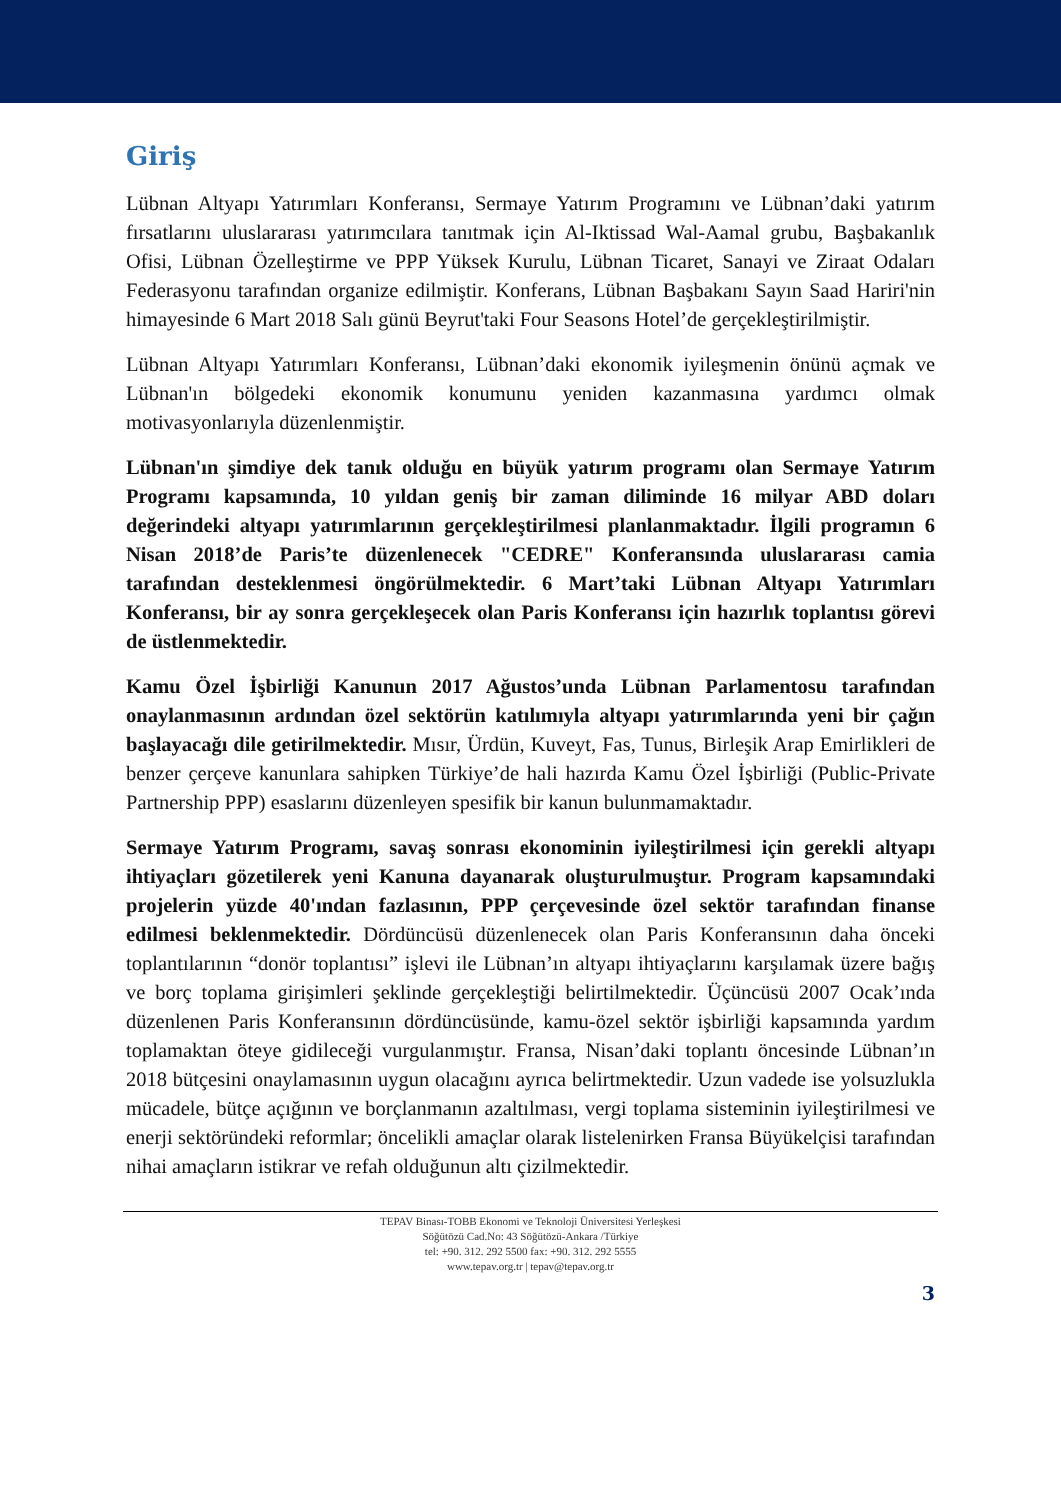Giriş
Lübnan Altyapı Yatırımları Konferansı, Sermaye Yatırım Programını ve Lübnan’daki yatırım fırsatlarını uluslararası yatırımcılara tanıtmak için Al-Iktissad Wal-Aamal grubu, Başbakanlık Ofisi, Lübnan Özelleştirme ve PPP Yüksek Kurulu, Lübnan Ticaret, Sanayi ve Ziraat Odaları Federasyonu tarafından organize edilmiştir. Konferans, Lübnan Başbakanı Sayın Saad Hariri'nin himayesinde 6 Mart 2018 Salı günü Beyrut'taki Four Seasons Hotel’de gerçekleştirilmiştir.
Lübnan Altyapı Yatırımları Konferansı, Lübnan’daki ekonomik iyileşmenin önünü açmak ve Lübnan'ın bölgedeki ekonomik konumunu yeniden kazanmasına yardımcı olmak motivasyonlarıyla düzenlenmiştir.
Lübnan'ın şimdiye dek tanık olduğu en büyük yatırım programı olan Sermaye Yatırım Programı kapsamında, 10 yıldan geniş bir zaman diliminde 16 milyar ABD doları değerindeki altyapı yatırımlarının gerçekleştirilmesi planlanmaktadır. İlgili programın 6 Nisan 2018’de Paris’te düzenlenecek "CEDRE" Konferansında uluslararası camia tarafından desteklenmesi öngörülmektedir. 6 Mart’taki Lübnan Altyapı Yatırımları Konferansı, bir ay sonra gerçekleşecek olan Paris Konferansı için hazırlık toplantısı görevi de üstlenmektedir.
Kamu Özel İşbirliği Kanunun 2017 Ağustos’unda Lübnan Parlamentosu tarafından onaylanmasının ardından özel sektörün katılımıyla altyapı yatırımlarında yeni bir çağın başlayacağı dile getirilmektedir. Mısır, Ürdün, Kuveyt, Fas, Tunus, Birleşik Arap Emirlikleri de benzer çerçeve kanunlara sahipken Türkiye’de hali hazırda Kamu Özel İşbirliği (Public-Private Partnership PPP) esaslarını düzenleyen spesifik bir kanun bulunmamaktadır.
Sermaye Yatırım Programı, savaş sonrası ekonominin iyileştirilmesi için gerekli altyapı ihtiyaçları gözetilerek yeni Kanuna dayanarak oluşturulmuştur. Program kapsamındaki projelerin yüzde 40'ından fazlasının, PPP çerçevesinde özel sektör tarafından finanse edilmesi beklenmektedir. Dördüncüsü düzenlenecek olan Paris Konferansının daha önceki toplantılarının “donör toplantısı” işlevi ile Lübnan’ın altyapı ihtiyaçlarını karşılamak üzere bağış ve borç toplama girişimleri şeklinde gerçekleştiği belirtilmektedir. Üçüncüsü 2007 Ocak’ında düzenlenen Paris Konferansının dördüncüsünde, kamu-özel sektör işbirliği kapsamında yardım toplamaktan öteye gidileceği vurgulanmıştır. Fransa, Nisan’daki toplantı öncesinde Lübnan’ın 2018 bütçesini onaylamasının uygun olacağını ayrıca belirtmektedir. Uzun vadede ise yolsuzlukla mücadele, bütçe açığının ve borçlanmanın azaltılması, vergi toplama sisteminin iyileştirilmesi ve enerji sektöründeki reformlar; öncelikli amaçlar olarak listelenirken Fransa Büyükelçisi tarafından nihai amaçların istikrar ve refah olduğunun altı çizilmektedir.
TEPAV Binası-TOBB Ekonomi ve Teknoloji Üniversitesi Yerleşkesi
Söğütözü Cad.No: 43 Söğütözü-Ankara /Türkiye
tel: +90. 312. 292 5500 fax: +90. 312. 292 5555
www.tepav.org.tr | tepav@tepav.org.tr
3